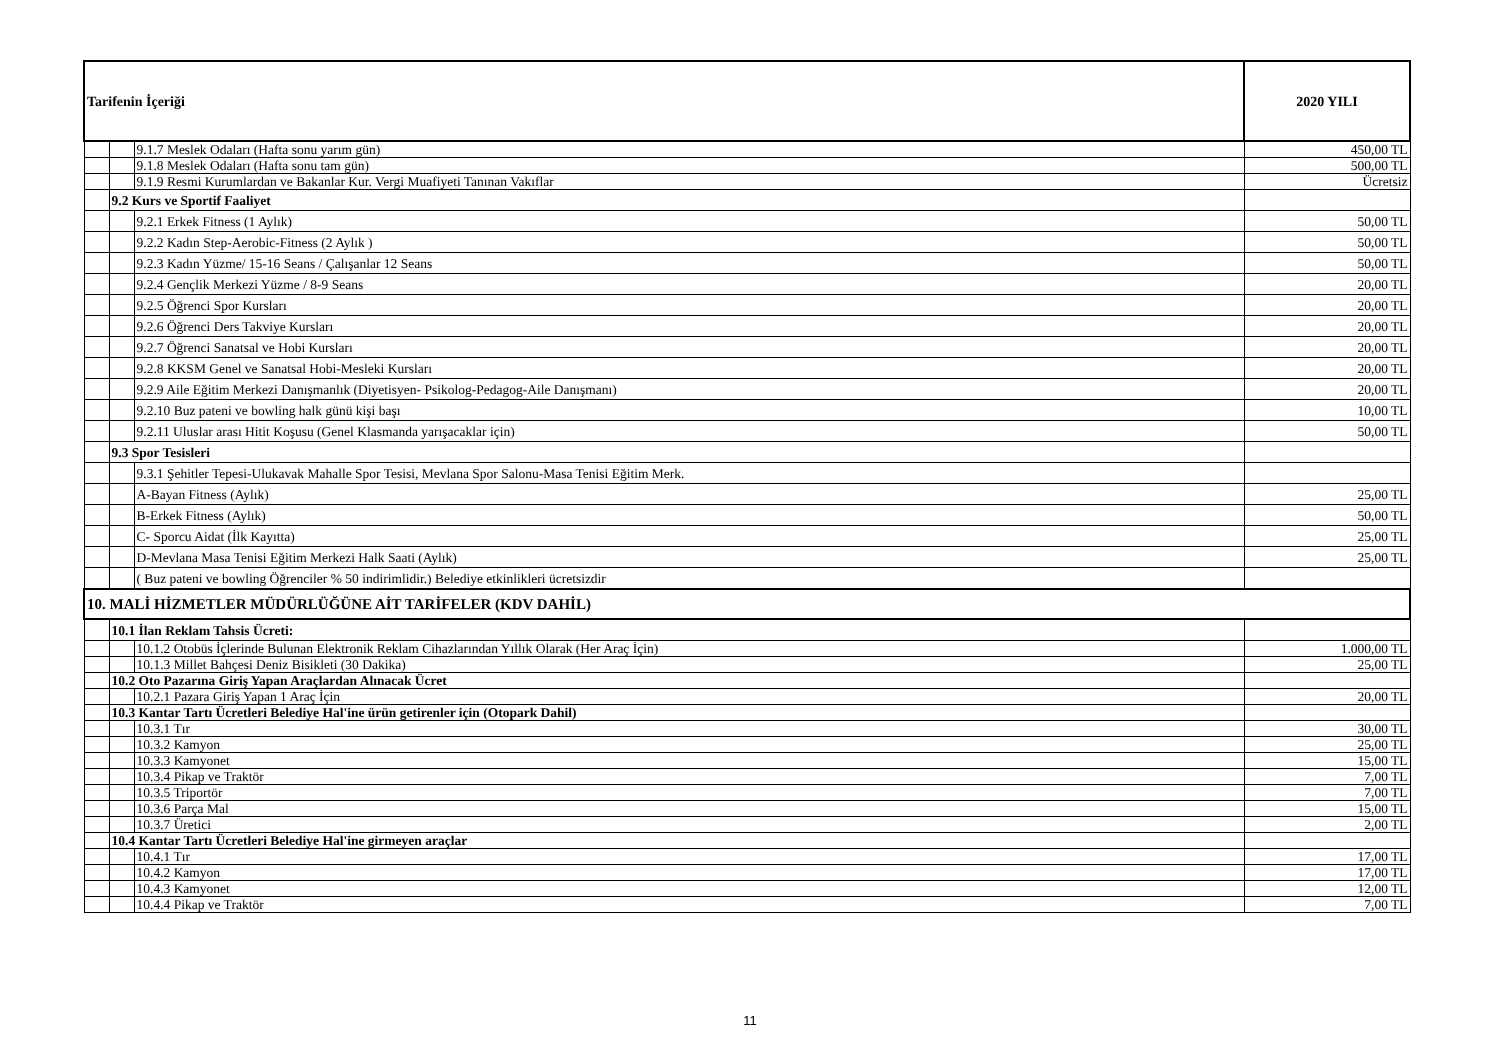| Tarifenin İçeriği | | | 2020 YILI |
| --- | --- | --- | --- |
| | | 9.1.7 Meslek Odaları (Hafta sonu yarım gün) | 450,00 TL |
| | | 9.1.8 Meslek Odaları (Hafta sonu tam gün) | 500,00 TL |
| | | 9.1.9 Resmi Kurumlardan ve Bakanlar Kur. Vergi Muafiyeti Tanınan Vakıflar | Ücretsiz |
| | 9.2 Kurs ve Sportif Faaliyet | | |
| | | 9.2.1 Erkek Fitness (1 Aylık) | 50,00 TL |
| | | 9.2.2 Kadın Step-Aerobic-Fitness (2 Aylık ) | 50,00 TL |
| | | 9.2.3 Kadın Yüzme/ 15-16 Seans / Çalışanlar 12 Seans | 50,00 TL |
| | | 9.2.4 Gençlik Merkezi Yüzme / 8-9 Seans | 20,00 TL |
| | | 9.2.5 Öğrenci Spor Kursları | 20,00 TL |
| | | 9.2.6 Öğrenci Ders Takviye Kursları | 20,00 TL |
| | | 9.2.7 Öğrenci Sanatsal ve Hobi Kursları | 20,00 TL |
| | | 9.2.8 KKSM Genel ve Sanatsal Hobi-Mesleki Kursları | 20,00 TL |
| | | 9.2.9 Aile Eğitim Merkezi Danışmanlık (Diyetisyen- Psikolog-Pedagog-Aile Danışmanı) | 20,00 TL |
| | | 9.2.10 Buz pateni ve bowling halk günü kişi başı | 10,00 TL |
| | | 9.2.11 Uluslar arası Hitit Koşusu (Genel Klasmanda yarışacaklar için) | 50,00 TL |
| | 9.3 Spor Tesisleri | | |
| | | 9.3.1 Şehitler Tepesi-Ulukavak Mahalle Spor Tesisi, Mevlana Spor Salonu-Masa Tenisi Eğitim Merk. | |
| | | A-Bayan Fitness (Aylık) | 25,00 TL |
| | | B-Erkek Fitness (Aylık) | 50,00 TL |
| | | C- Sporcu Aidat (İlk Kayıtta) | 25,00 TL |
| | | D-Mevlana Masa Tenisi Eğitim Merkezi Halk Saati (Aylık) | 25,00 TL |
| | | ( Buz pateni ve bowling Öğrenciler % 50 indirimlidir.) Belediye etkinlikleri ücretsizdir | |
| 10. MALİ HİZMETLER MÜDÜRLÜĞÜNE AİT TARİFELER (KDV DAHİL) | | | |
| | 10.1 İlan Reklam Tahsis Ücreti: | | |
| | | 10.1.2 Otobüs İçlerinde Bulunan Elektronik Reklam Cihazlarından Yıllık Olarak (Her Araç İçin) | 1.000,00 TL |
| | | 10.1.3 Millet Bahçesi Deniz Bisikleti (30 Dakika) | 25,00 TL |
| | 10.2 Oto Pazarına Giriş Yapan Araçlardan Alınacak Ücret | | |
| | | 10.2.1 Pazara Giriş Yapan 1 Araç İçin | 20,00 TL |
| | 10.3 Kantar Tartı Ücretleri Belediye Hal'ine ürün getirenler için (Otopark Dahil) | | |
| | | 10.3.1 Tır | 30,00 TL |
| | | 10.3.2 Kamyon | 25,00 TL |
| | | 10.3.3 Kamyonet | 15,00 TL |
| | | 10.3.4 Pikap ve Traktör | 7,00 TL |
| | | 10.3.5 Triportör | 7,00 TL |
| | | 10.3.6 Parça Mal | 15,00 TL |
| | | 10.3.7 Üretici | 2,00 TL |
| | 10.4 Kantar Tartı Ücretleri Belediye Hal'ine girmeyen araçlar | | |
| | | 10.4.1 Tır | 17,00 TL |
| | | 10.4.2 Kamyon | 17,00 TL |
| | | 10.4.3 Kamyonet | 12,00 TL |
| | | 10.4.4 Pikap ve Traktör | 7,00 TL |
11